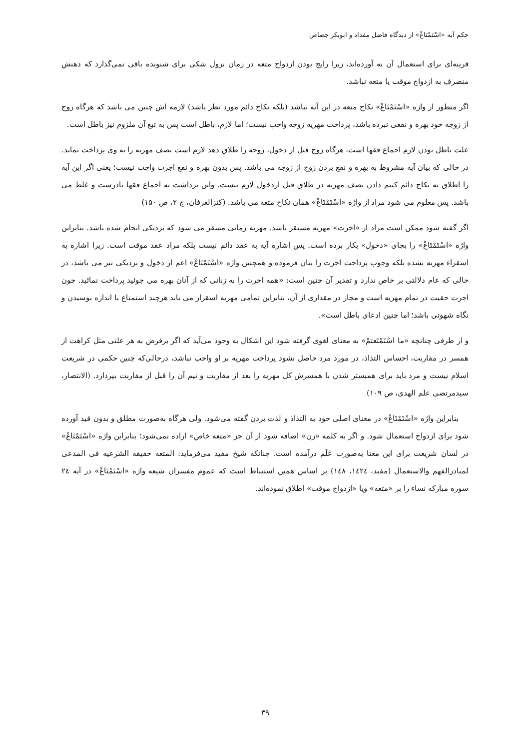حکم آیه «اسْتَمْتَاعْ» از دیدگاه فاضل مقداد و ابوبکر جصاص
قرینه‌ای برای استعمال آن نه آورده‌اند، زیرا رایج بودن ازدواج متعه در زمان نزول شکی برای شنونده باقی نمی‌گذارد که ذهنش منصرف به ازدواج موقت یا متعه نباشد.
اگر منظور از واژه «اسْتَمْتَاعْ» نکاح متعه در این آیه نباشد (بلکه نکاح دائم مورد نظر باشد) لازمه اش چنین می باشد که هرگاه زوج از زوجه خود بهره و نفعی نبرده باشد، پرداخت مهریه زوجه واجب نیست؛ اما لازم، باطل است پس به تبع آن ملزوم نیز باطل است.
علت باطل بودن لازم اجماع فقها است، هرگاه زوج قبل از دخول، زوجه را طلاق دهد لازم است نصف مهریه را به وی پرداخت نماید. در حالی که بیان آیه مشروط به بهره و نفع بردن زوج از زوجه می باشد. پس بدون بهره و نفع اجرت واجب نیست؛ یعنی اگر این آیه را اطلاق به نکاح دائم کنیم دادن نصف مهریه در طلاق قبل ازدخول لازم نیست. واین برداشت به اجماع فقها نادرست و غلط می باشد. پس معلوم می شود مراد از واژه «اسْتَمْتَاعْ» همان نکاح متعه می باشد. (کنزالعرفان، ج ۲، ص ۱۵۰)
اگر گفته شود ممکن است مراد از «اجرت» مهریه مستقر باشد. مهریه زمانی مسقر می شود که نزدیکی انجام شده باشد. بنابراین واژه «اسْتَمْتَاعْ» را بجای «دخول» بکار برده است. پس اشاره آیه به عقد دائم نیست بلکه مراد عقد موقت است. زیرا اشاره به اسقراء مهریه نشده بلکه وجوب پرداخت اجرت را بیان فرموده و همچنین واژه «اسْتَمْتَاعْ» اعم از دخول و نزدیکی نیز می باشد، در حالی که عام دلالتی بر خاص ندارد و تقدیر آن چنین است: «همه اجرت را به زنانی که از آنان بهره می جوئید پرداخت نمائید. چون اجرت حقیت در تمام مهریه است و مجاز در مقداری از آن، بنابراین تمامی مهریه اسقرار می یابد هرچند استمتاع با اندازه بوسیدن و نگاه شهوتی باشد؛ اما چنین ادعای باطل است».
و از طرفی چنانچه «ما اسْتَمْتَعتمْ» به معنای لغوی گرفته شود این اشکال به وجود می‌آید که اگر برفرض به هر علتی مثل کراهت از همسر در مقاربت، احساس التذاذ، در مورد مرد حاصل نشود پرداخت مهریه بر او واجب نباشد، درحالی‌که چنین حکمی در شریعت اسلام نیست و مرد باید برای همبستر شدن با همسرش کل مهریه را بعد از مقاربت و نیم آن را قبل از مقاربت بپردازد. (الانتصار، سیدمرتضی علم الهدی، ص ۱۰۹)
بنابراین واژه «اسْتَمْتَاعْ» در معنای اصلی خود به التذاذ و لذت بردن گفته می‌شود. ولی هرگاه به‌صورت مطلق و بدون قید آورده شود برای ازدواج استعمال شود. و اگر به کلمه «زن» اضافه شود از آن جز «متعه خاص» اراده نمی‌شود؛ بنابراین واژه «اسْتَمْتَاعْ» در لسان شریعت برای این معنا به‌صورت عَلَم درآمده است. چنانکه شیخ مفید می‌فرماید: المتعه حقیقه الشرعیه فی المدعی لمبادرالفهم والاستعمال (مفید، ۱٤۲٤، ۱٤۸) بر اساس همین استنباط است که عموم مفسران شیعه واژه «اسْتَمْتَاعْ» در آیه ۲٤ سوره مبارکه نساء را بر «متعه» ویا «ازدواج موقت» اطلاق نموده‌اند.
۳۹